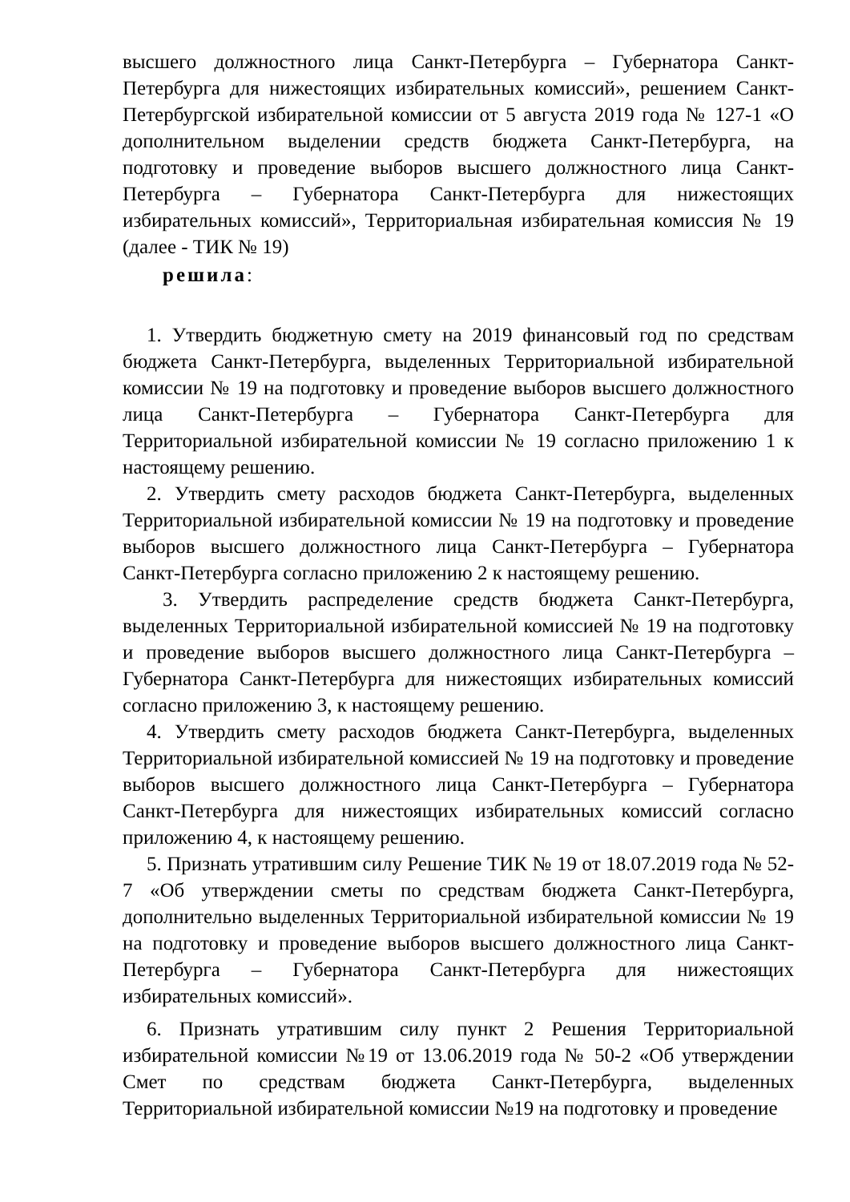высшего должностного лица Санкт-Петербурга – Губернатора Санкт-Петербурга для нижестоящих избирательных комиссий», решением Санкт-Петербургской избирательной комиссии от 5 августа 2019 года № 127-1 «О дополнительном выделении средств бюджета Санкт-Петербурга, на подготовку и проведение выборов высшего должностного лица Санкт-Петербурга – Губернатора Санкт-Петербурга для нижестоящих избирательных комиссий», Территориальная избирательная комиссия № 19 (далее - ТИК № 19)
решила:
1. Утвердить бюджетную смету на 2019 финансовый год по средствам бюджета Санкт-Петербурга, выделенных Территориальной избирательной комиссии № 19 на подготовку и проведение выборов высшего должностного лица Санкт-Петербурга – Губернатора Санкт-Петербурга для Территориальной избирательной комиссии № 19 согласно приложению 1 к настоящему решению.
2. Утвердить смету расходов бюджета Санкт-Петербурга, выделенных Территориальной избирательной комиссии № 19 на подготовку и проведение выборов высшего должностного лица Санкт-Петербурга – Губернатора Санкт-Петербурга согласно приложению 2 к настоящему решению.
3. Утвердить распределение средств бюджета Санкт-Петербурга, выделенных Территориальной избирательной комиссией № 19 на подготовку и проведение выборов высшего должностного лица Санкт-Петербурга – Губернатора Санкт-Петербурга для нижестоящих избирательных комиссий согласно приложению 3, к настоящему решению.
4. Утвердить смету расходов бюджета Санкт-Петербурга, выделенных Территориальной избирательной комиссией № 19 на подготовку и проведение выборов высшего должностного лица Санкт-Петербурга – Губернатора Санкт-Петербурга для нижестоящих избирательных комиссий согласно приложению 4, к настоящему решению.
5. Признать утратившим силу Решение ТИК № 19 от 18.07.2019 года № 52-7 «Об утверждении сметы по средствам бюджета Санкт-Петербурга, дополнительно выделенных Территориальной избирательной комиссии № 19 на подготовку и проведение выборов высшего должностного лица Санкт-Петербурга – Губернатора Санкт-Петербурга для нижестоящих избирательных комиссий».
6. Признать утратившим силу пункт 2 Решения Территориальной избирательной комиссии №19 от 13.06.2019 года № 50-2 «Об утверждении Смет по средствам бюджета Санкт-Петербурга, выделенных Территориальной избирательной комиссии №19 на подготовку и проведение